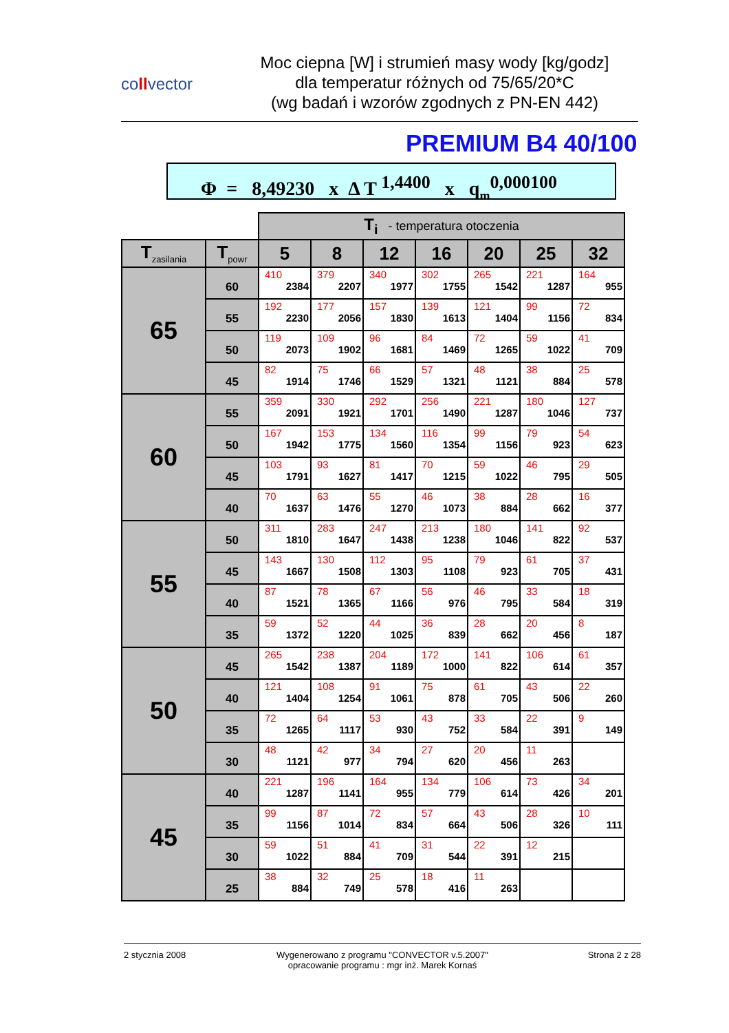collvector
Moc ciepna [W] i strumień masy wody [kg/godz]
dla temperatur różnych od 75/65/20*C
(wg badań i wzorów zgodnych z PN-EN 442)
PREMIUM B4 40/100
Φ = 8,49230 x Δ T <sup>1,4400</sup> x q<sub>m</sub><sup>0,000100</sup>
| | | T<sub>i</sub> - temperatura otoczenia | | | | | | |
| T<sub>zasilania</sub> | T<sub>powr</sub> | 5 | 8 | 12 | 16 | 20 | 25 | 32 |
| 65 | 60 | 410 2384 | 379 2207 | 340 1977 | 302 1755 | 265 1542 | 221 1287 | 164 955 |
| | 55 | 192 2230 | 177 2056 | 157 1830 | 139 1613 | 121 1404 | 99 1156 | 72 834 |
| | 50 | 119 2073 | 109 1902 | 96 1681 | 84 1469 | 72 1265 | 59 1022 | 41 709 |
| | 45 | 82 1914 | 75 1746 | 66 1529 | 57 1321 | 48 1121 | 38 884 | 25 578 |
| 60 | 55 | 359 2091 | 330 1921 | 292 1701 | 256 1490 | 221 1287 | 180 1046 | 127 737 |
| | 50 | 167 1942 | 153 1775 | 134 1560 | 116 1354 | 99 1156 | 79 923 | 54 623 |
| | 45 | 103 1791 | 93 1627 | 81 1417 | 70 1215 | 59 1022 | 46 795 | 29 505 |
| | 40 | 70 1637 | 63 1476 | 55 1270 | 46 1073 | 38 884 | 28 662 | 16 377 |
| 55 | 50 | 311 1810 | 283 1647 | 247 1438 | 213 1238 | 180 1046 | 141 822 | 92 537 |
| | 45 | 143 1667 | 130 1508 | 112 1303 | 95 1108 | 79 923 | 61 705 | 37 431 |
| | 40 | 87 1521 | 78 1365 | 67 1166 | 56 976 | 46 795 | 33 584 | 18 319 |
| | 35 | 59 1372 | 52 1220 | 44 1025 | 36 839 | 28 662 | 20 456 | 8 187 |
| 50 | 45 | 265 1542 | 238 1387 | 204 1189 | 172 1000 | 141 822 | 106 614 | 61 357 |
| | 40 | 121 1404 | 108 1254 | 91 1061 | 75 878 | 61 705 | 43 506 | 22 260 |
| | 35 | 72 1265 | 64 1117 | 53 930 | 43 752 | 33 584 | 22 391 | 9 149 |
| | 30 | 48 1121 | 42 977 | 34 794 | 27 620 | 20 456 | 11 263 | |
| 45 | 40 | 221 1287 | 196 1141 | 164 955 | 134 779 | 106 614 | 73 426 | 34 201 |
| | 35 | 99 1156 | 87 1014 | 72 834 | 57 664 | 43 506 | 28 326 | 10 111 |
| | 30 | 59 1022 | 51 884 | 41 709 | 31 544 | 22 391 | 12 215 | |
| | 25 | 38 884 | 32 749 | 25 578 | 18 416 | 11 263 | | |
2 stycznia 2008 Wygenerowano z programu "CONVECTOR v.5.2007"
opracowanie programu : mgr inż. Marek Kornaś
Strona 2 z 28